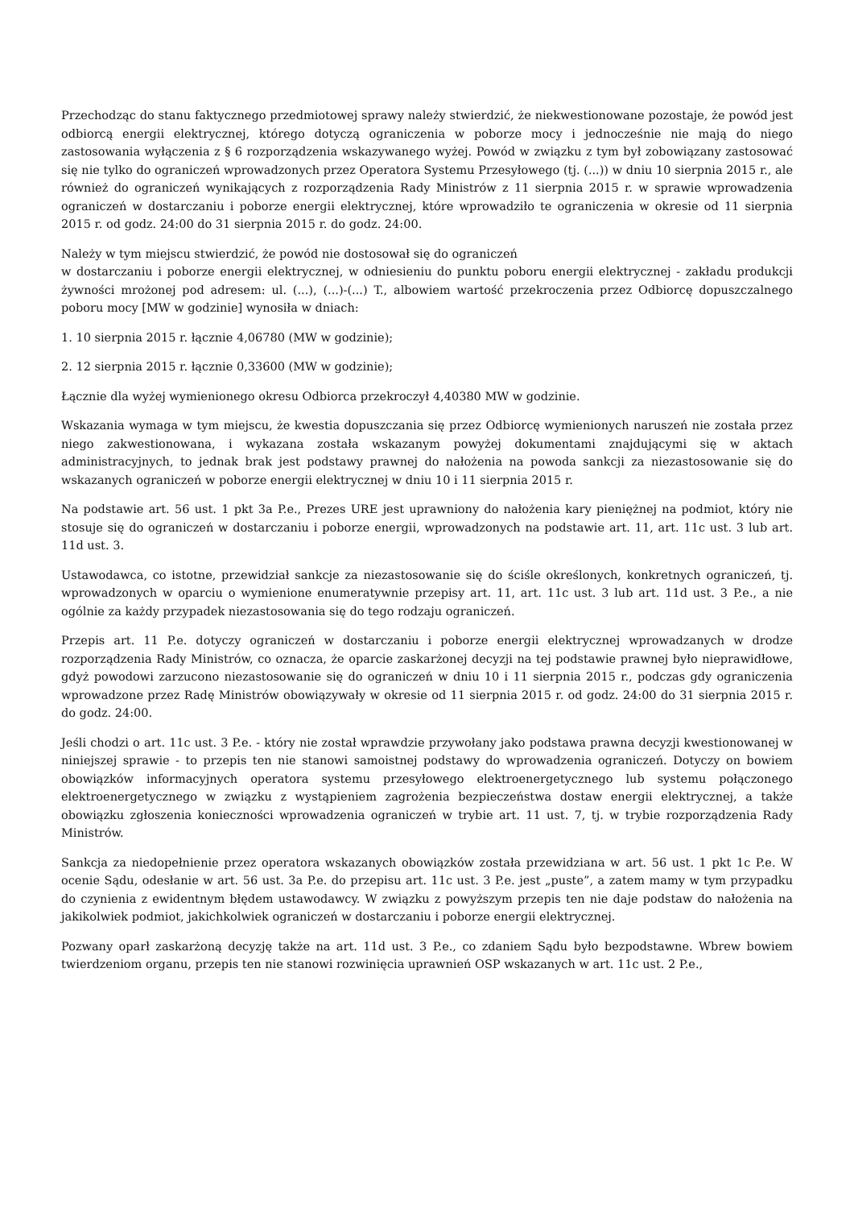Przechodząc do stanu faktycznego przedmiotowej sprawy należy stwierdzić, że niekwestionowane pozostaje, że powód jest odbiorcą energii elektrycznej, którego dotyczą ograniczenia w poborze mocy i jednocześnie nie mają do niego zastosowania wyłączenia z § 6 rozporządzenia wskazywanego wyżej. Powód w związku z tym był zobowiązany zastosować się nie tylko do ograniczeń wprowadzonych przez Operatora Systemu Przesyłowego (tj. (...)) w dniu 10 sierpnia 2015 r., ale również do ograniczeń wynikających z rozporządzenia Rady Ministrów z 11 sierpnia 2015 r. w sprawie wprowadzenia ograniczeń w dostarczaniu i poborze energii elektrycznej, które wprowadziło te ograniczenia w okresie od 11 sierpnia 2015 r. od godz. 24:00 do 31 sierpnia 2015 r. do godz. 24:00.
Należy w tym miejscu stwierdzić, że powód nie dostosował się do ograniczeń
w dostarczaniu i poborze energii elektrycznej, w odniesieniu do punktu poboru energii elektrycznej - zakładu produkcji żywności mrożonej pod adresem: ul. (...), (...)-(...) T., albowiem wartość przekroczenia przez Odbiorcę dopuszczalnego poboru mocy [MW w godzinie] wynosiła w dniach:
1. 10 sierpnia 2015 r. łącznie 4,06780 (MW w godzinie);
2. 12 sierpnia 2015 r. łącznie 0,33600 (MW w godzinie);
Łącznie dla wyżej wymienionego okresu Odbiorca przekroczył 4,40380 MW w godzinie.
Wskazania wymaga w tym miejscu, że kwestia dopuszczania się przez Odbiorcę wymienionych naruszeń nie została przez niego zakwestionowana, i wykazana została wskazanym powyżej dokumentami znajdującymi się w aktach administracyjnych, to jednak brak jest podstawy prawnej do nałożenia na powoda sankcji za niezastosowanie się do wskazanych ograniczeń w poborze energii elektrycznej w dniu 10 i 11 sierpnia 2015 r.
Na podstawie art. 56 ust. 1 pkt 3a P.e., Prezes URE jest uprawniony do nałożenia kary pieniężnej na podmiot, który nie stosuje się do ograniczeń w dostarczaniu i poborze energii, wprowadzonych na podstawie art. 11, art. 11c ust. 3 lub art. 11d ust. 3.
Ustawodawca, co istotne, przewidział sankcje za niezastosowanie się do ściśle określonych, konkretnych ograniczeń, tj. wprowadzonych w oparciu o wymienione enumeratywnie przepisy art. 11, art. 11c ust. 3 lub art. 11d ust. 3 P.e., a nie ogólnie za każdy przypadek niezastosowania się do tego rodzaju ograniczeń.
Przepis art. 11 P.e. dotyczy ograniczeń w dostarczaniu i poborze energii elektrycznej wprowadzanych w drodze rozporządzenia Rady Ministrów, co oznacza, że oparcie zaskarżonej decyzji na tej podstawie prawnej było nieprawidłowe, gdyż powodowi zarzucono niezastosowanie się do ograniczeń w dniu 10 i 11 sierpnia 2015 r., podczas gdy ograniczenia wprowadzone przez Radę Ministrów obowiązywały w okresie od 11 sierpnia 2015 r. od godz. 24:00 do 31 sierpnia 2015 r. do godz. 24:00.
Jeśli chodzi o art. 11c ust. 3 P.e. - który nie został wprawdzie przywołany jako podstawa prawna decyzji kwestionowanej w niniejszej sprawie - to przepis ten nie stanowi samoistnej podstawy do wprowadzenia ograniczeń. Dotyczy on bowiem obowiązków informacyjnych operatora systemu przesyłowego elektroenergetycznego lub systemu połączonego elektroenergetycznego w związku z wystąpieniem zagrożenia bezpieczeństwa dostaw energii elektrycznej, a także obowiązku zgłoszenia konieczności wprowadzenia ograniczeń w trybie art. 11 ust. 7, tj. w trybie rozporządzenia Rady Ministrów.
Sankcja za niedopełnienie przez operatora wskazanych obowiązków została przewidziana w art. 56 ust. 1 pkt 1c P.e. W ocenie Sądu, odesłanie w art. 56 ust. 3a P.e. do przepisu art. 11c ust. 3 P.e. jest „puste”, a zatem mamy w tym przypadku do czynienia z ewidentnym błędem ustawodawcy. W związku z powyższym przepis ten nie daje podstaw do nałożenia na jakikolwiek podmiot, jakichkolwiek ograniczeń w dostarczaniu i poborze energii elektrycznej.
Pozwany oparł zaskarżoną decyzję także na art. 11d ust. 3 P.e., co zdaniem Sądu było bezpodstawne. Wbrew bowiem twierdzeniom organu, przepis ten nie stanowi rozwinięcia uprawnień OSP wskazanych w art. 11c ust. 2 P.e.,